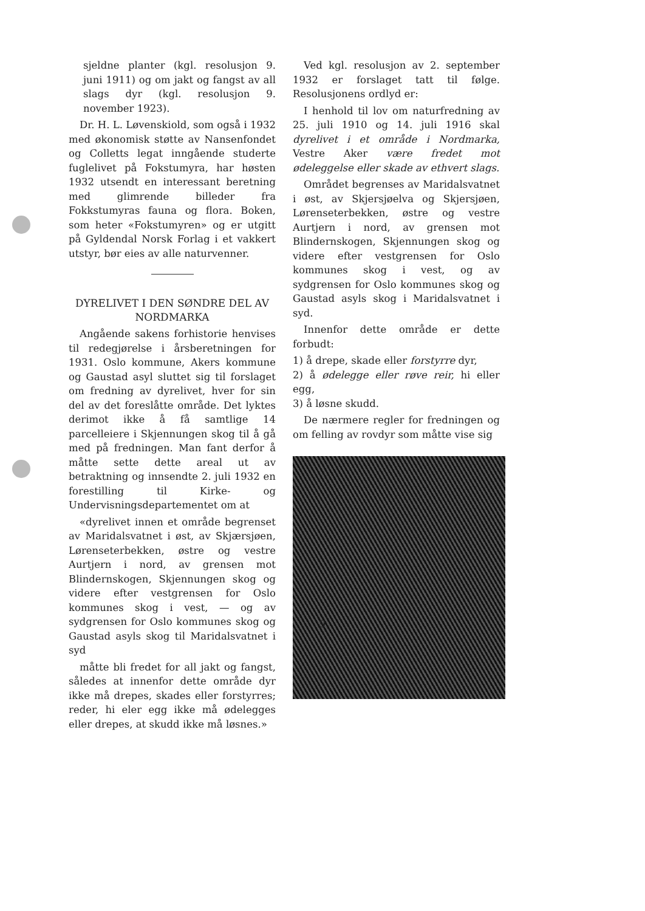sjeldne planter (kgl. resolusjon 9. juni 1911) og om jakt og fangst av all slags dyr (kgl. resolusjon 9. november 1923).
Dr. H. L. Løvenskiold, som også i 1932 med økonomisk støtte av Nansenfondet og Colletts legat inngående studerte fuglelivet på Fokstumyra, har høsten 1932 utsendt en interessant beretning med glimrende billeder fra Fokkstumyras fauna og flora. Boken, som heter «Fokstumyren» og er utgitt på Gyldendal Norsk Forlag i et vakkert utstyr, bør eies av alle naturvenner.
DYRELIVET I DEN SØNDRE DEL AV NORDMARKA
Angående sakens forhistorie henvises til redegjørelse i årsberetningen for 1931. Oslo kommune, Akers kommune og Gaustad asyl sluttet sig til forslaget om fredning av dyrelivet, hver for sin del av det foreslåtte område. Det lyktes derimot ikke å få samtlige 14 parcelleiere i Skjennungen skog til å gå med på fredningen. Man fant derfor å måtte sette dette areal ut av betraktning og innsendte 2. juli 1932 en forestilling til Kirke- og Undervisningsdepartementet om at
«dyrelivet innen et område begrenset av Maridalsvatnet i øst, av Skjærsjøen, Lørenseterbekken, østre og vestre Aurtjern i nord, av grensen mot Blindernskogen, Skjennungen skog og videre efter vestgrensen for Oslo kommunes skog i vest, — og av sydgrensen for Oslo kommunes skog og Gaustad asyls skog til Maridalsvatnet i syd
måtte bli fredet for all jakt og fangst, således at innenfor dette område dyr ikke må drepes, skades eller forstyrres; reder, hi eler egg ikke må ødelegges eller drepes, at skudd ikke må løsnes.»
Ved kgl. resolusjon av 2. september 1932 er forslaget tatt til følge. Resolusjonens ordlyd er:
I henhold til lov om naturfredning av 25. juli 1910 og 14. juli 1916 skal dyrelivet i et område i Nordmarka, Vestre Aker være fredet mot ødeleggelse eller skade av ethvert slags.
Området begrenses av Maridalsvatnet i øst, av Skjersjøelva og Skjersjøen, Lørenseterbekken, østre og vestre Aurtjern i nord, av grensen mot Blindernskogen, Skjennungen skog og videre efter vestgrensen for Oslo kommunes skog i vest, og av sydgrensen for Oslo kommunes skog og Gaustad asyls skog i Maridalsvatnet i syd.
Innenfor dette område er dette forbudt:
1) å drepe, skade eller forstyrre dyr,
2) å ødelegge eller røve reir, hi eller egg,
3) å løsne skudd.
De nærmere regler for fredningen og om felling av rovdyr som måtte vise sig
9